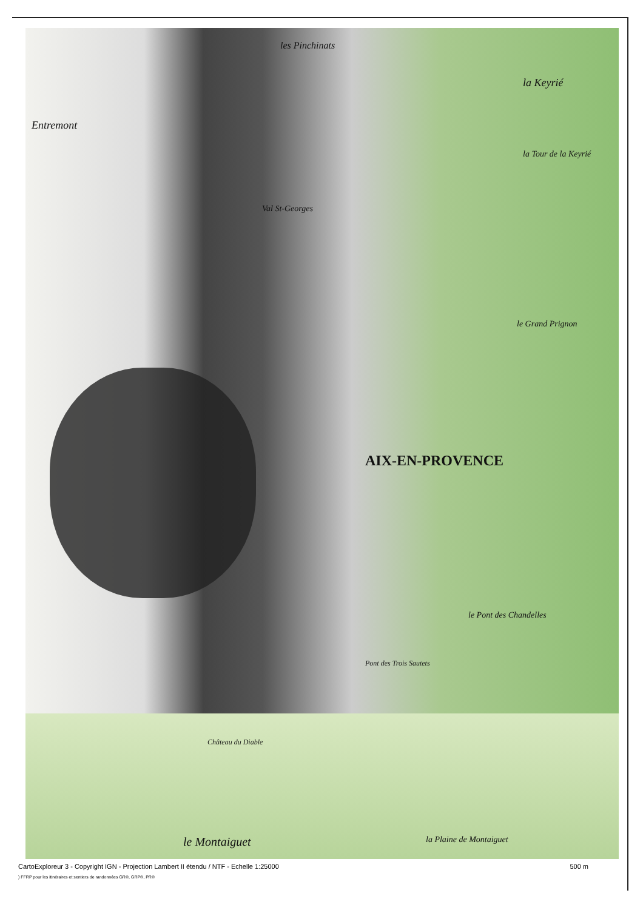les Pinchinats
la Keyrié
Entremont
la Tour de la Keyrié
Val St-Georges
le Grand Prignon
AIX-EN-PROVENCE
le Pont des Chandelles
Pont des Trois Sautets
Château du Diable
le Montaiguet la Plaine de Montaiguet
CartoExploreur 3 - Copyright IGN - Projection Lambert II étendu / NTF - Echelle 1:25000 500 m
) FFRP pour les itinéraires et sentiers de randonnées GR®, GRP®, PR®